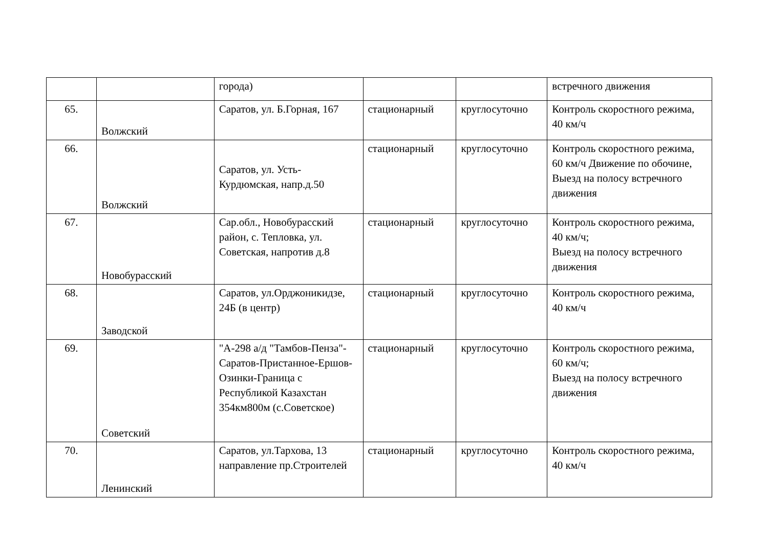| | | города) | | | встречного движения |
| 65. | Волжский | Саратов, ул. Б.Горная, 167 | стационарный | круглосуточно | Контроль скоростного режима, 40 км/ч |
| 66. | Волжский | Саратов, ул. Усть-Курдюмская, напр.д.50 | стационарный | круглосуточно | Контроль скоростного режима, 60 км/ч Движение по обочине, Выезд на полосу встречного движения |
| 67. | Новобурасский | Сар.обл., Новобурасский район, с. Тепловка, ул. Советская, напротив д.8 | стационарный | круглосуточно | Контроль скоростного режима, 40 км/ч; Выезд на полосу встречного движения |
| 68. | Заводской | Саратов, ул.Орджоникидзе, 24Б (в центр) | стационарный | круглосуточно | Контроль скоростного режима, 40 км/ч |
| 69. | Советский | "А-298 а/д "Тамбов-Пенза"-Саратов-Пристанное-Ершов-Озинки-Граница с Республикой Казахстан 354км800м (с.Советское) | стационарный | круглосуточно | Контроль скоростного режима, 60 км/ч; Выезд на полосу встречного движения |
| 70. | Ленинский | Саратов, ул.Тархова, 13 направление пр.Строителей | стационарный | круглосуточно | Контроль скоростного режима, 40 км/ч |